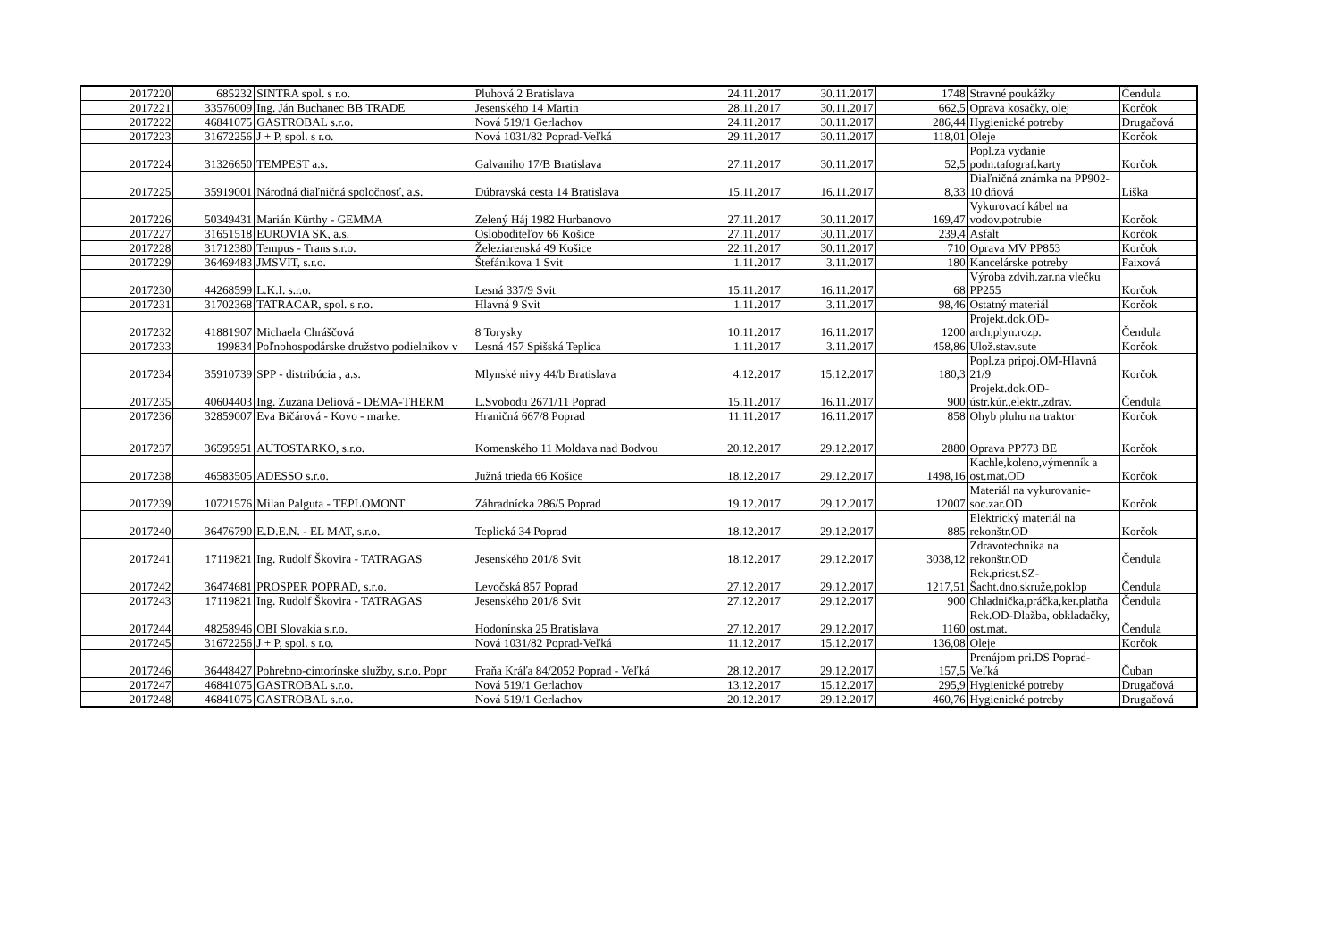| 2017220 | 685232 | SINTRA spol. s r.o. | Pluhová 2 Bratislava | 24.11.2017 | 30.11.2017 | 1748 | Stravné poukážky | Čendula |
| 2017221 | 33576009 | Ing. Ján Buchanec BB TRADE | Jesenského 14 Martin | 28.11.2017 | 30.11.2017 | 662,5 | Oprava kosačky, olej | Korčok |
| 2017222 | 46841075 | GASTROBAL s.r.o. | Nová 519/1 Gerlachov | 24.11.2017 | 30.11.2017 | 286,44 | Hygienické potreby | Drugačová |
| 2017223 | 31672256 | J + P, spol. s r.o. | Nová 1031/82 Poprad-Veľká | 29.11.2017 | 30.11.2017 | 118,01 | Oleje | Korčok |
| 2017224 | 31326650 | TEMPEST a.s. | Galvaniho 17/B Bratislava | 27.11.2017 | 30.11.2017 | 52,5 | Popl.za vydanie podn.tafograf.karty | Korčok |
| 2017225 | 35919001 | Národná diaľničná spoločnosť, a.s. | Dúbravská cesta 14 Bratislava | 15.11.2017 | 16.11.2017 | 8,33 | Diaľničná známka na PP902-10 dňová | Liška |
| 2017226 | 50349431 | Marián Kürthy - GEMMA | Zelený Háj 1982 Hurbanovo | 27.11.2017 | 30.11.2017 | 169,47 | Vykurovací kábel na vodov.potrubie | Korčok |
| 2017227 | 31651518 | EUROVIA SK, a.s. | Osloboditeľov 66 Košice | 27.11.2017 | 30.11.2017 | 239,4 | Asfalt | Korčok |
| 2017228 | 31712380 | Tempus - Trans s.r.o. | Železiarenská 49 Košice | 22.11.2017 | 30.11.2017 | 710 | Oprava MV PP853 | Korčok |
| 2017229 | 36469483 | JMSVIT, s.r.o. | Štefánikova 1 Svit | 1.11.2017 | 3.11.2017 | 180 | Kancelárske potreby | Faixová |
| 2017230 | 44268599 | L.K.I. s.r.o. | Lesná 337/9 Svit | 15.11.2017 | 16.11.2017 | 68 | Výroba zdvih.zar.na vlečku PP255 | Korčok |
| 2017231 | 31702368 | TATRACAR, spol. s r.o. | Hlavná 9 Svit | 1.11.2017 | 3.11.2017 | 98,46 | Ostatný materiál | Korčok |
| 2017232 | 41881907 | Michaela Chráščová | 8 Torysky | 10.11.2017 | 16.11.2017 | 1200 | Projekt.dok.OD-arch,plyn.rozp. | Čendula |
| 2017233 | 199834 | Poľnohospodárske družstvo podielnikov v | Lesná 457 Spišská Teplica | 1.11.2017 | 3.11.2017 | 458,86 | Ulož.stav.sute | Korčok |
| 2017234 | 35910739 | SPP - distribúcia , a.s. | Mlynské nivy 44/b Bratislava | 4.12.2017 | 15.12.2017 | 180,3 | Popl.za pripoj.OM-Hlavná 21/9 | Korčok |
| 2017235 | 40604403 | Ing. Zuzana Deliová - DEMA-THERM | L.Svobodu 2671/11 Poprad | 15.11.2017 | 16.11.2017 | 900 | Projekt.dok.OD-ústr.kúr.,elektr.,zdrav. | Čendula |
| 2017236 | 32859007 | Eva Bičárová - Kovo - market | Hraničná 667/8 Poprad | 11.11.2017 | 16.11.2017 | 858 | Ohyb pluhu na traktor | Korčok |
| 2017237 | 36595951 | AUTOSTARKO, s.r.o. | Komenského 11 Moldava nad Bodvou | 20.12.2017 | 29.12.2017 | 2880 | Oprava PP773 BE | Korčok |
| 2017238 | 46583505 | ADESSO s.r.o. | Južná trieda 66 Košice | 18.12.2017 | 29.12.2017 | 1498,16 | Kachle,koleno,výmenník a ost.mat.OD | Korčok |
| 2017239 | 10721576 | Milan Palguta - TEPLOMONT | Záhradnícka 286/5 Poprad | 19.12.2017 | 29.12.2017 | 12007 | Materiál na vykurovanie-soc.zar.OD | Korčok |
| 2017240 | 36476790 | E.D.E.N. - EL MAT, s.r.o. | Teplická 34 Poprad | 18.12.2017 | 29.12.2017 | 885 | Elektrický materiál na rekonštr.OD | Korčok |
| 2017241 | 17119821 | Ing. Rudolf Škovira - TATRAGAS | Jesenského 201/8 Svit | 18.12.2017 | 29.12.2017 | 3038,12 | Zdravotechnika na rekonštr.OD | Čendula |
| 2017242 | 36474681 | PROSPER POPRAD, s.r.o. | Levočská 857 Poprad | 27.12.2017 | 29.12.2017 | 1217,51 | Rek.priest.SZ-Šacht.dno,skruže,poklop | Čendula |
| 2017243 | 17119821 | Ing. Rudolf Škovira - TATRAGAS | Jesenského 201/8 Svit | 27.12.2017 | 29.12.2017 | 900 | Chladnička,práčka,ker.platňa | Čendula |
| 2017244 | 48258946 | OBI Slovakia s.r.o. | Hodonínska 25 Bratislava | 27.12.2017 | 29.12.2017 | 1160 | Rek.OD-Dlažba, obkladačky, ost.mat. | Čendula |
| 2017245 | 31672256 | J + P, spol. s r.o. | Nová 1031/82 Poprad-Veľká | 11.12.2017 | 15.12.2017 | 136,08 | Oleje | Korčok |
| 2017246 | 36448427 | Pohrebno-cintorínske služby, s.r.o. Popr | Fraňa Kráľa 84/2052 Poprad - Veľká | 28.12.2017 | 29.12.2017 | 157,5 | Prenájom pri.DS Poprad-Veľká | Čuban |
| 2017247 | 46841075 | GASTROBAL s.r.o. | Nová 519/1 Gerlachov | 13.12.2017 | 15.12.2017 | 295,9 | Hygienické potreby | Drugačová |
| 2017248 | 46841075 | GASTROBAL s.r.o. | Nová 519/1 Gerlachov | 20.12.2017 | 29.12.2017 | 460,76 | Hygienické potreby | Drugačová |